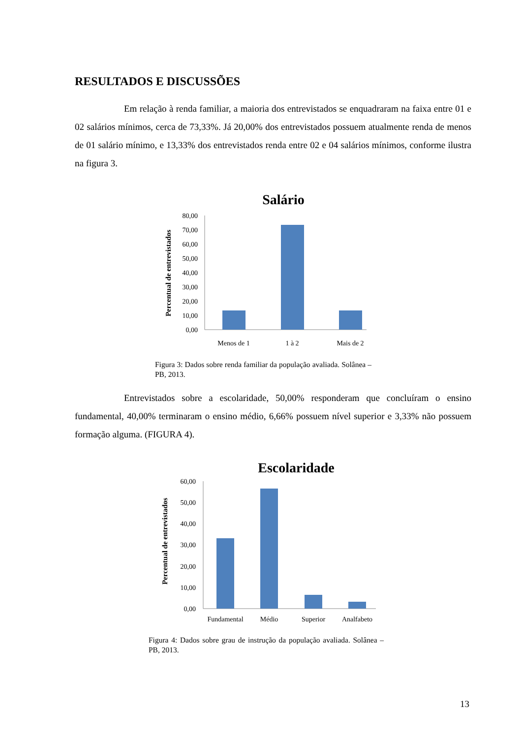RESULTADOS E DISCUSSÕES
Em relação à renda familiar, a maioria dos entrevistados se enquadraram na faixa entre 01 e 02 salários mínimos, cerca de 73,33%. Já 20,00% dos entrevistados possuem atualmente renda de menos de 01 salário mínimo, e 13,33% dos entrevistados renda entre 02 e 04 salários mínimos, conforme ilustra na figura 3.
Salário
Percentual de entrevistados
80,00
70,00
60,00
50,00
40,00
30,00
20,00
10,00
0,00
Menos de 1
1 à 2
Mais de 2
Figura 3: Dados sobre renda familiar da população avaliada. Solânea – PB, 2013.
Entrevistados sobre a escolaridade, 50,00% responderam que concluíram o ensino fundamental, 40,00% terminaram o ensino médio, 6,66% possuem nível superior e 3,33% não possuem formação alguma. (FIGURA 4).
Escolaridade
Percentual de entrevistados
60,00
50,00
40,00
30,00
20,00
10,00
0,00
Fundamental
Médio
Superior
Analfabeto
Figura 4: Dados sobre grau de instrução da população avaliada. Solânea – PB, 2013.
13